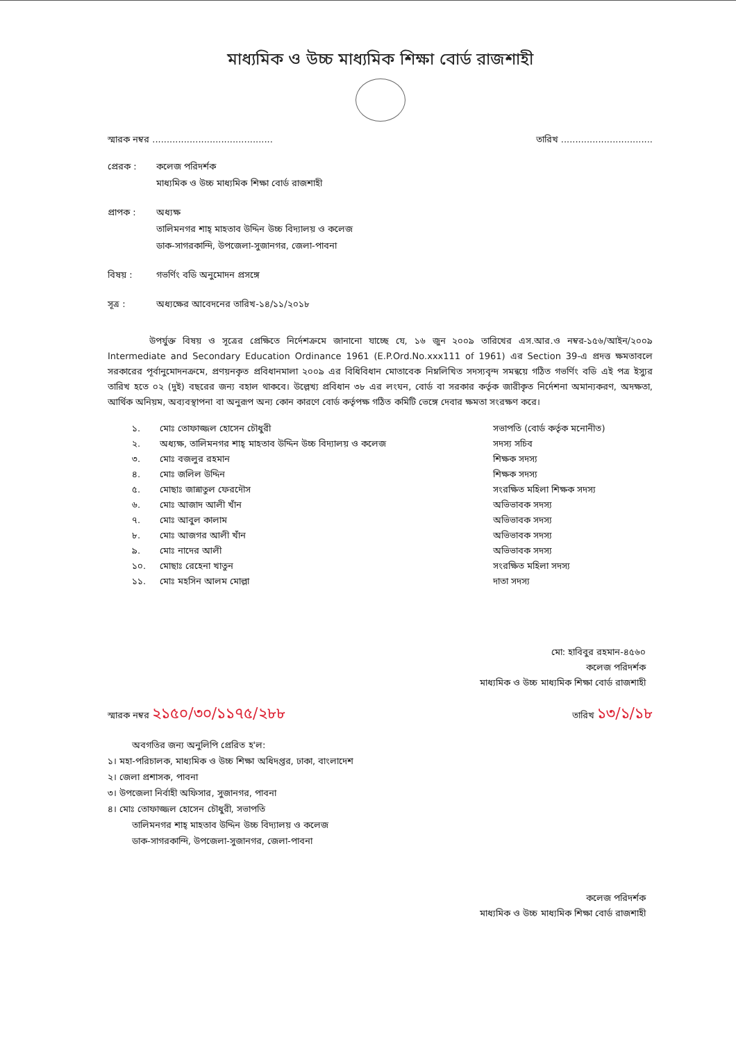মাধ্যমিক ও উচ্চ মাধ্যমিক শিক্ষা বোর্ড রাজশাহী
স্মারক নম্বর .......................................... তারিখ ................................
প্রেরক : কলেজ পরিদর্শক
মাধ্যমিক ও উচ্চ মাধ্যমিক শিক্ষা বোর্ড রাজশাহী
প্রাপক : অধ্যক্ষ
তালিমনগর শাহ্ মাহতাব উদ্দিন উচ্চ বিদ্যালয় ও কলেজ
ডাক-সাগরকান্দি, উপজেলা-সুজানগর, জেলা-পাবনা
বিষয় : গভর্ণিং বডি অনুমোদন প্রসঙ্গে
সূত্র : অধ্যক্ষের আবেদনের তারিখ-১৪/১১/২০১৮
উপর্যুক্ত বিষয় ও সূত্রের প্রেক্ষিতে নির্দেশক্রমে জানানো যাচ্ছে যে, ১৬ জুন ২০০৯ তারিখের এস.আর.ও নম্বর-১৫৬/আইন/২০০৯ Intermediate and Secondary Education Ordinance 1961 (E.P.Ord.No.xxx111 of 1961) এর Section 39-এ প্রদত্ত ক্ষমতাবলে সরকারের পূর্বানুমোদনক্রমে, প্রণয়নকৃত প্রবিধানমালা ২০০৯ এর বিধিবিধান মোতাবেক নিম্নলিখিত সদস্যবৃন্দ সমন্বয়ে গঠিত গভর্ণিং বডি এই পত্র ইস্যুর তারিখ হতে ০২ (দুই) বছরের জন্য বহাল থাকবে। উল্লেখ্য প্রবিধান ৩৮ এর লংঘন, বোর্ড বা সরকার কর্তৃক জারীকৃত নির্দেশনা অমান্যকরণ, অদক্ষতা, আর্থিক অনিয়ম, অব্যবস্থাপনা বা অনুরূপ অন্য কোন কারণে বোর্ড কর্তৃপক্ষ গঠিত কমিটি ভেঙ্গে দেবার ক্ষমতা সংরক্ষণ করে।
১. মোঃ তোফাজ্জল হোসেন চৌধুরী সভাপতি (বোর্ড কর্তৃক মনোনীত)
২. অধ্যক্ষ, তালিমনগর শাহ্ মাহতাব উদ্দিন উচ্চ বিদ্যালয় ও কলেজ সদস্য সচিব
৩. মোঃ বজলুর রহমান শিক্ষক সদস্য
৪. মোঃ জলিল উদ্দিন শিক্ষক সদস্য
৫. মোছাঃ জান্নাতুল ফেরদৌস সংরক্ষিত মহিলা শিক্ষক সদস্য
৬. মোঃ আজাদ আলী খাঁন অভিভাবক সদস্য
৭. মোঃ আবুল কালাম অভিভাবক সদস্য
৮. মোঃ আজগর আলী খাঁন অভিভাবক সদস্য
৯. মোঃ নাদের আলী অভিভাবক সদস্য
১০. মোছাঃ রেহেনা খাতুন সংরক্ষিত মহিলা সদস্য
১১. মোঃ মহসিন আলম মোল্লা দাতা সদস্য
মো: হাবিবুর রহমান-৪৫৬০
কলেজ পরিদর্শক
মাধ্যমিক ও উচ্চ মাধ্যমিক শিক্ষা বোর্ড রাজশাহী
স্মারক নম্বর ২১৫০/৩০/১১৭৫/২৮৮ তারিখ ১৩/১/১৮
অবগতির জন্য অনুলিপি প্রেরিত হ'ল:
১। মহা-পরিচালক, মাধ্যমিক ও উচ্চ শিক্ষা অধিদপ্তর, ঢাকা, বাংলাদেশ
২। জেলা প্রশাসক, পাবনা
৩। উপজেলা নির্বাহী অফিসার, সুজানগর, পাবনা
৪। মোঃ তোফাজ্জল হোসেন চৌধুরী, সভাপতি
তালিমনগর শাহ্ মাহতাব উদ্দিন উচ্চ বিদ্যালয় ও কলেজ
ডাক-সাগরকান্দি, উপজেলা-সুজানগর, জেলা-পাবনা
কলেজ পরিদর্শক
মাধ্যমিক ও উচ্চ মাধ্যমিক শিক্ষা বোর্ড রাজশাহী